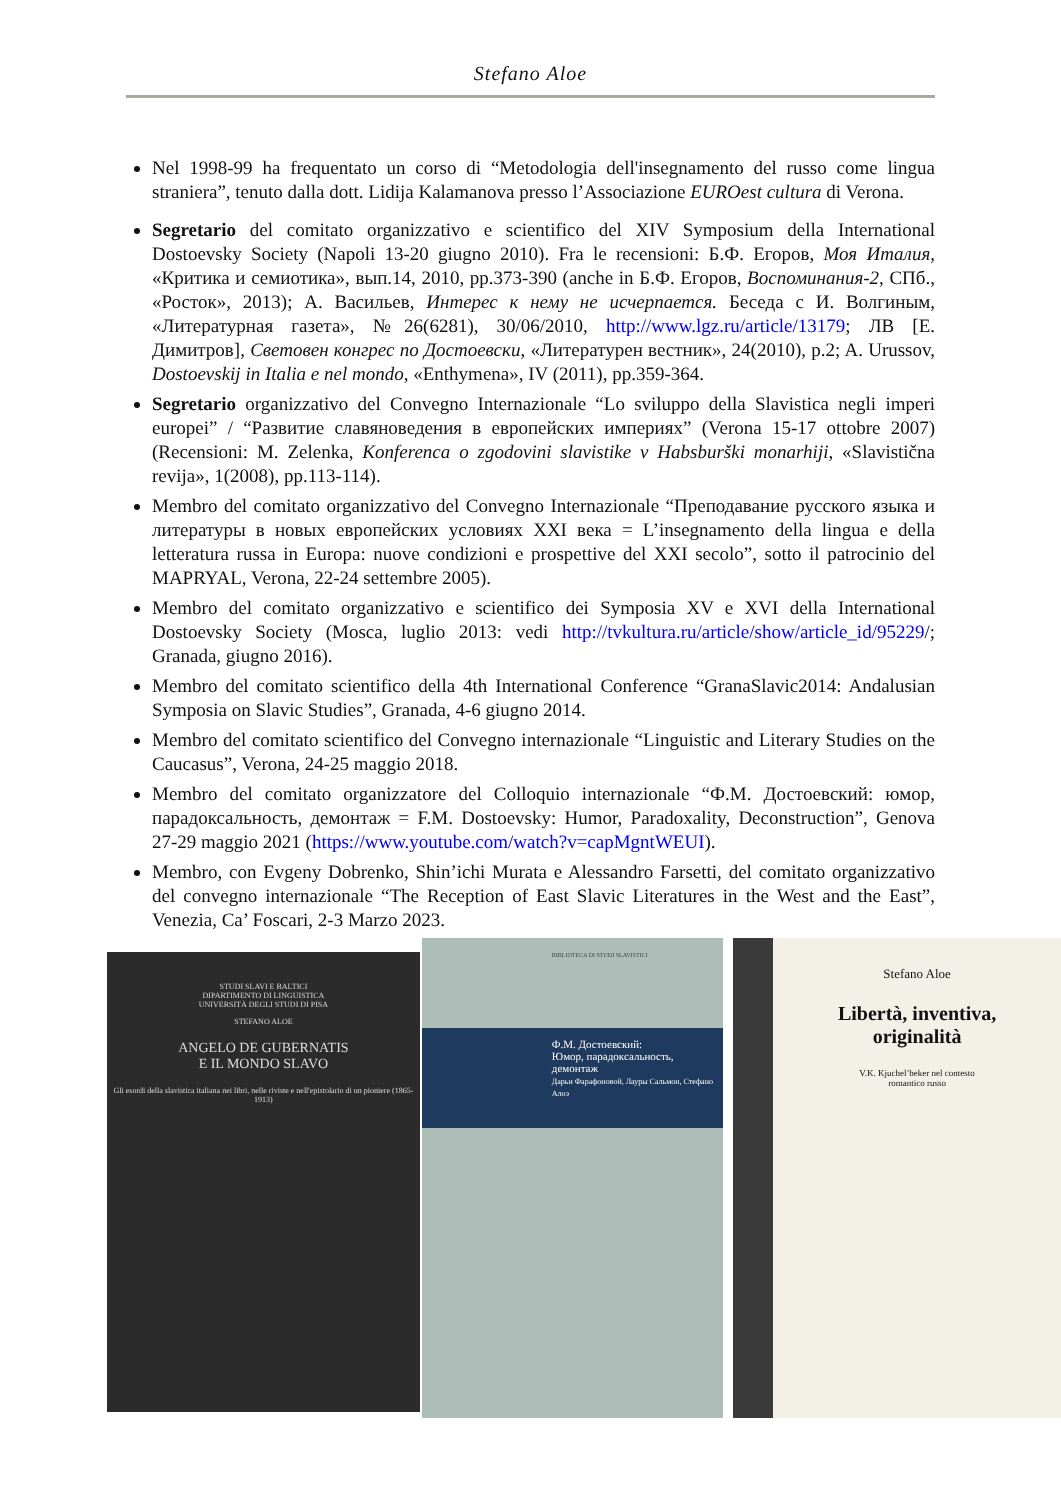Stefano Aloe
Nel 1998-99 ha frequentato un corso di “Metodologia dell'insegnamento del russo come lingua straniera”, tenuto dalla dott. Lidija Kalamanova presso l’Associazione EUROest cultura di Verona.
Segretario del comitato organizzativo e scientifico del XIV Symposium della International Dostoevsky Society (Napoli 13-20 giugno 2010). Fra le recensioni: Б.Ф. Егоров, Моя Италия, «Критика и семиотика», вып.14, 2010, pp.373-390 (anche in Б.Ф. Егоров, Воспоминания-2, СПб., «Росток», 2013); А. Васильев, Интерес к нему не исчерпается. Беседа с И. Волгиным, «Литературная газета», №26(6281), 30/06/2010, http://www.lgz.ru/article/13179; ЛВ [Е. Димитров], Световен конгрес по Достоевски, «Литературен вестник», 24(2010), p.2; A. Urussov, Dostoevskij in Italia e nel mondo, «Enthymena», IV (2011), pp.359-364.
Segretario organizzativo del Convegno Internazionale “Lo sviluppo della Slavistica negli imperi europei” / “Развитие славяноведения в европейских империях” (Verona 15-17 ottobre 2007) (Recensioni: M. Zelenka, Konferenca o zgodovini slavistike v Habsburški monarhiji, «Slavistična revija», 1(2008), pp.113-114).
Membro del comitato organizzativo del Convegno Internazionale “Преподавание русского языка и литературы в новых европейских условиях XXI века = L’insegnamento della lingua e della letteratura russa in Europa: nuove condizioni e prospettive del XXI secolo”, sotto il patrocinio del MAPRYAL, Verona, 22-24 settembre 2005).
Membro del comitato organizzativo e scientifico dei Symposia XV e XVI della International Dostoevsky Society (Mosca, luglio 2013: vedi http://tvkultura.ru/article/show/article_id/95229/; Granada, giugno 2016).
Membro del comitato scientifico della 4th International Conference “GranaSlavic2014: Andalusian Symposia on Slavic Studies”, Granada, 4-6 giugno 2014.
Membro del comitato scientifico del Convegno internazionale “Linguistic and Literary Studies on the Caucasus”, Verona, 24-25 maggio 2018.
Membro del comitato organizzatore del Colloquio internazionale “Ф.М. Достоевский: юмор, парадоксальность, демонтаж = F.M. Dostoevsky: Humor, Paradoxality, Deconstruction”, Genova 27-29 maggio 2021 (https://www.youtube.com/watch?v=capMgntWEUI).
Membro, con Evgeny Dobrenko, Shin’ichi Murata e Alessandro Farsetti, del comitato organizzativo del convegno internazionale “The Reception of East Slavic Literatures in the West and the East”, Venezia, Ca’ Foscari, 2-3 Marzo 2023.
STUDI SLAVI E BALTICI
DIPARTIMENTO DI LINGUISTICA
UNIVERSITÀ DEGLI STUDI DI PISA
STEFANO ALOE
ANGELO DE GUBERNATIS
E IL MONDO SLAVO
Gli esordi della slavistica italiana nei libri, nelle riviste e nell'epistolario di un pioniere (1865-1913)
BIBLIOTECA DI STUDI SLAVISTICI
Ф.М. Достоевский:
Юмор, парадоксальность, демонтаж
Дарьи Фарафоновой, Лауры Сальмон, Стефано Алоэ
Stefano Aloe
Libertà, inventiva,
originalità
V.K. Kjuchel’beker nel contesto
romantico russo